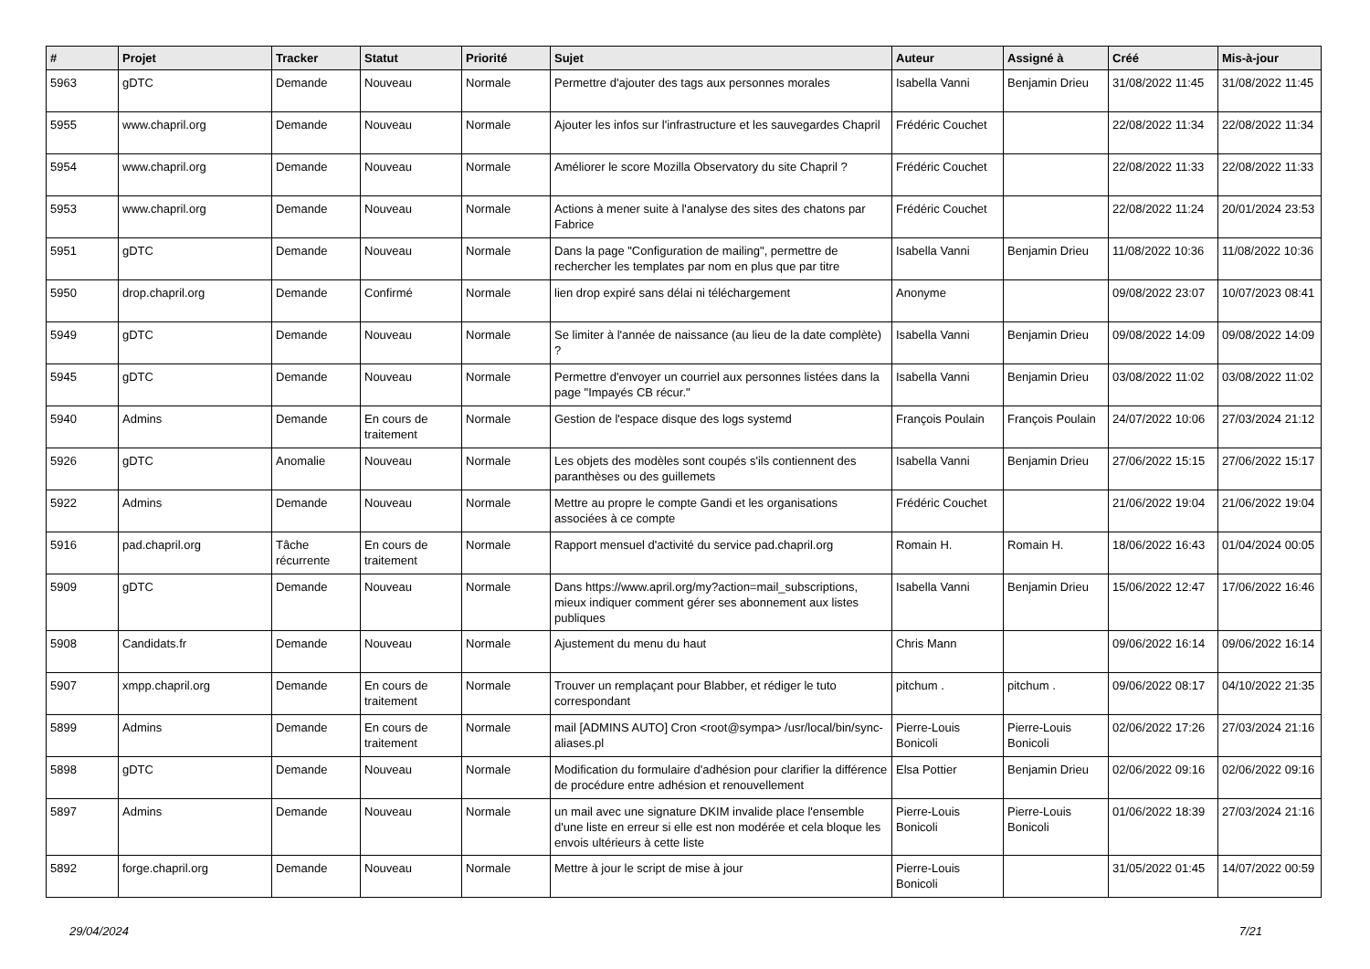| # | Projet | Tracker | Statut | Priorité | Sujet | Auteur | Assigné à | Créé | Mis-à-jour |
| --- | --- | --- | --- | --- | --- | --- | --- | --- | --- |
| 5963 | gDTC | Demande | Nouveau | Normale | Permettre d'ajouter des tags aux personnes morales | Isabella Vanni | Benjamin Drieu | 31/08/2022 11:45 | 31/08/2022 11:45 |
| 5955 | www.chapril.org | Demande | Nouveau | Normale | Ajouter les infos sur l'infrastructure et les sauvegardes Chapril | Frédéric Couchet | | 22/08/2022 11:34 | 22/08/2022 11:34 |
| 5954 | www.chapril.org | Demande | Nouveau | Normale | Améliorer le score Mozilla Observatory du site Chapril ? | Frédéric Couchet | | 22/08/2022 11:33 | 22/08/2022 11:33 |
| 5953 | www.chapril.org | Demande | Nouveau | Normale | Actions à mener suite à l'analyse des sites des chatons par Fabrice | Frédéric Couchet | | 22/08/2022 11:24 | 20/01/2024 23:53 |
| 5951 | gDTC | Demande | Nouveau | Normale | Dans la page "Configuration de mailing", permettre de rechercher les templates par nom en plus que par titre | Isabella Vanni | Benjamin Drieu | 11/08/2022 10:36 | 11/08/2022 10:36 |
| 5950 | drop.chapril.org | Demande | Confirmé | Normale | lien drop expiré sans délai ni téléchargement | Anonyme | | 09/08/2022 23:07 | 10/07/2023 08:41 |
| 5949 | gDTC | Demande | Nouveau | Normale | Se limiter à l'année de naissance (au lieu de la date complète) ? | Isabella Vanni | Benjamin Drieu | 09/08/2022 14:09 | 09/08/2022 14:09 |
| 5945 | gDTC | Demande | Nouveau | Normale | Permettre d'envoyer un courriel aux personnes listées dans la page "Impayés CB récur." | Isabella Vanni | Benjamin Drieu | 03/08/2022 11:02 | 03/08/2022 11:02 |
| 5940 | Admins | Demande | En cours de traitement | Normale | Gestion de l'espace disque des logs systemd | François Poulain | François Poulain | 24/07/2022 10:06 | 27/03/2024 21:12 |
| 5926 | gDTC | Anomalie | Nouveau | Normale | Les objets des modèles sont coupés s'ils contiennent des paranthèses ou des guillemets | Isabella Vanni | Benjamin Drieu | 27/06/2022 15:15 | 27/06/2022 15:17 |
| 5922 | Admins | Demande | Nouveau | Normale | Mettre au propre le compte Gandi et les organisations associées à ce compte | Frédéric Couchet | | 21/06/2022 19:04 | 21/06/2022 19:04 |
| 5916 | pad.chapril.org | Tâche récurrente | En cours de traitement | Normale | Rapport mensuel d'activité du service pad.chapril.org | Romain H. | Romain H. | 18/06/2022 16:43 | 01/04/2024 00:05 |
| 5909 | gDTC | Demande | Nouveau | Normale | Dans https://www.april.org/my?action=mail_subscriptions, mieux indiquer comment gérer ses abonnement aux listes publiques | Isabella Vanni | Benjamin Drieu | 15/06/2022 12:47 | 17/06/2022 16:46 |
| 5908 | Candidats.fr | Demande | Nouveau | Normale | Ajustement du menu du haut | Chris Mann | | 09/06/2022 16:14 | 09/06/2022 16:14 |
| 5907 | xmpp.chapril.org | Demande | En cours de traitement | Normale | Trouver un remplaçant pour Blabber, et rédiger le tuto correspondant | pitchum . | pitchum . | 09/06/2022 08:17 | 04/10/2022 21:35 |
| 5899 | Admins | Demande | En cours de traitement | Normale | mail [ADMINS AUTO] Cron <root@sympa> /usr/local/bin/sync-aliases.pl | Pierre-Louis Bonicoli | Pierre-Louis Bonicoli | 02/06/2022 17:26 | 27/03/2024 21:16 |
| 5898 | gDTC | Demande | Nouveau | Normale | Modification du formulaire d'adhésion pour clarifier la différence de procédure entre adhésion et renouvellement | Elsa Pottier | Benjamin Drieu | 02/06/2022 09:16 | 02/06/2022 09:16 |
| 5897 | Admins | Demande | Nouveau | Normale | un mail avec une signature DKIM invalide place l'ensemble d'une liste en erreur si elle est non modérée et cela bloque les envois ultérieurs à cette liste | Pierre-Louis Bonicoli | Pierre-Louis Bonicoli | 01/06/2022 18:39 | 27/03/2024 21:16 |
| 5892 | forge.chapril.org | Demande | Nouveau | Normale | Mettre à jour le script de mise à jour | Pierre-Louis Bonicoli | | 31/05/2022 01:45 | 14/07/2022 00:59 |
29/04/2024 7/21